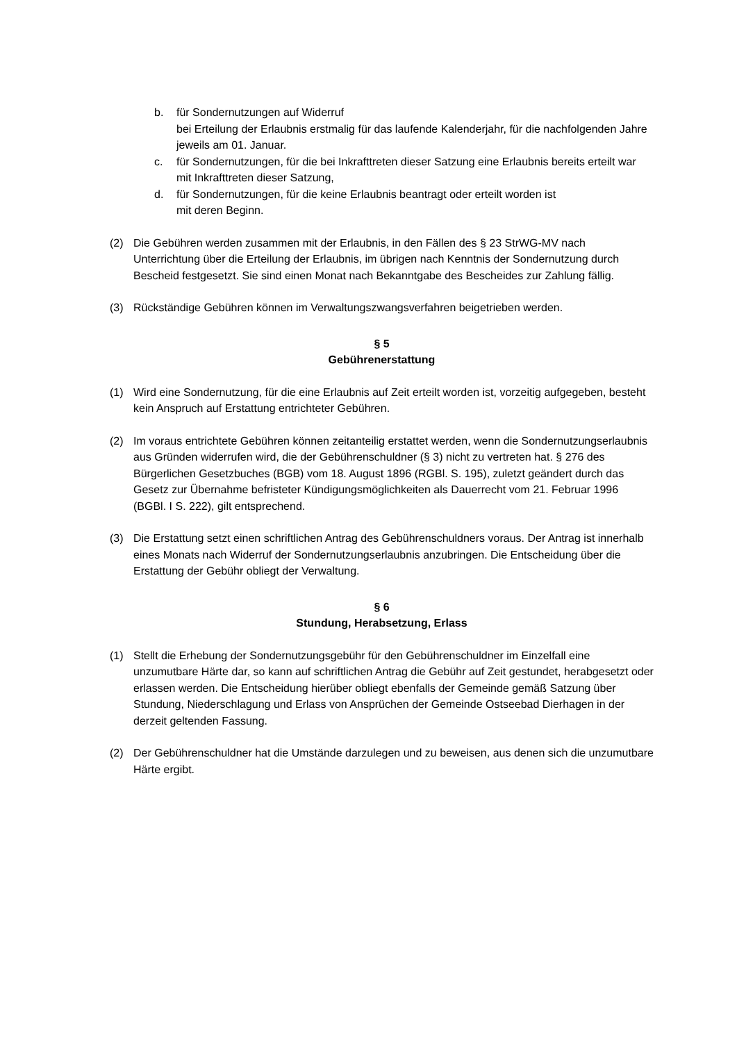b. für Sondernutzungen auf Widerruf
bei Erteilung der Erlaubnis erstmalig für das laufende Kalenderjahr, für die nachfolgenden Jahre
jeweils am 01. Januar.
c. für Sondernutzungen, für die bei Inkrafttreten dieser Satzung eine Erlaubnis bereits erteilt war
mit Inkrafttreten dieser Satzung,
d. für Sondernutzungen, für die keine Erlaubnis beantragt oder erteilt worden ist
mit deren Beginn.
(2) Die Gebühren werden zusammen mit der Erlaubnis, in den Fällen des § 23 StrWG-MV nach Unterrichtung über die Erteilung der Erlaubnis, im übrigen nach Kenntnis der Sondernutzung durch Bescheid festgesetzt. Sie sind einen Monat nach Bekanntgabe des Bescheides zur Zahlung fällig.
(3) Rückständige Gebühren können im Verwaltungszwangsverfahren beigetrieben werden.
§ 5
Gebührenerstattung
(1) Wird eine Sondernutzung, für die eine Erlaubnis auf Zeit erteilt worden ist, vorzeitig aufgegeben, besteht kein Anspruch auf Erstattung entrichteter Gebühren.
(2) Im voraus entrichtete Gebühren können zeitanteilig erstattet werden, wenn die Sondernutzungserlaubnis aus Gründen widerrufen wird, die der Gebührenschuldner (§ 3) nicht zu vertreten hat. § 276 des Bürgerlichen Gesetzbuches (BGB) vom 18. August 1896 (RGBl. S. 195), zuletzt geändert durch das Gesetz zur Übernahme befristeter Kündigungsmöglichkeiten als Dauerrecht vom 21. Februar 1996 (BGBl. I S. 222), gilt entsprechend.
(3) Die Erstattung setzt einen schriftlichen Antrag des Gebührenschuldners voraus. Der Antrag ist innerhalb eines Monats nach Widerruf der Sondernutzungserlaubnis anzubringen. Die Entscheidung über die Erstattung der Gebühr obliegt der Verwaltung.
§ 6
Stundung, Herabsetzung, Erlass
(1) Stellt die Erhebung der Sondernutzungsgebühr für den Gebührenschuldner im Einzelfall eine unzumutbare Härte dar, so kann auf schriftlichen Antrag die Gebühr auf Zeit gestundet, herabgesetzt oder erlassen werden. Die Entscheidung hierüber obliegt ebenfalls der Gemeinde gemäß Satzung über Stundung, Niederschlagung und Erlass von Ansprüchen der Gemeinde Ostseebad Dierhagen in der derzeit geltenden Fassung.
(2) Der Gebührenschuldner hat die Umstände darzulegen und zu beweisen, aus denen sich die unzumutbare Härte ergibt.